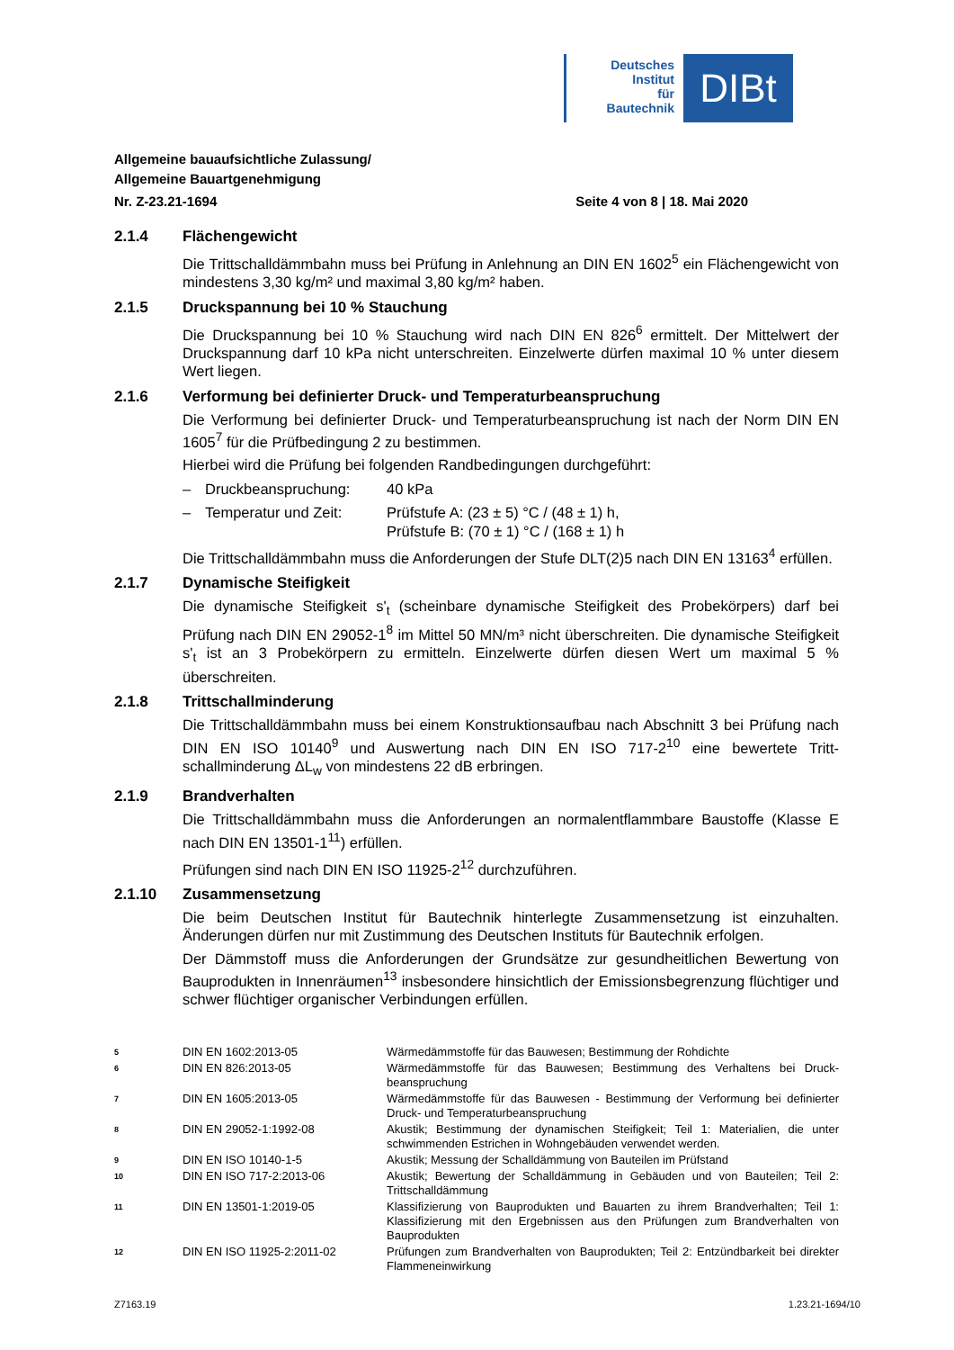Deutsches
Institut
für
Bautechnik
DIBt
Allgemeine bauaufsichtliche Zulassung/
Allgemeine Bauartgenehmigung
Nr. Z-23.21-1694 Seite 4 von 8 | 18. Mai 2020
2.1.4 Flächengewicht
Die Trittschalldämmbahn muss bei Prüfung in Anlehnung an DIN EN 1602<sup>5</sup> ein Flächenge­wicht von mindestens 3,30 kg/m² und maximal 3,80 kg/m² haben.
2.1.5 Druckspannung bei 10 % Stauchung
Die Druckspannung bei 10 % Stauchung wird nach DIN EN 826<sup>6</sup> ermittelt. Der Mittelwert der Druckspannung darf 10 kPa nicht unterschreiten. Einzelwerte dürfen maximal 10 % unter diesem Wert liegen.
2.1.6 Verformung bei definierter Druck- und Temperaturbeanspruchung
Die Verformung bei definierter Druck- und Temperaturbeanspruchung ist nach der Norm DIN EN 1605<sup>7</sup> für die Prüfbedingung 2 zu bestimmen.
Hierbei wird die Prüfung bei folgenden Randbedingungen durchgeführt:
– Druckbeanspruchung: 40 kPa
– Temperatur und Zeit: Prüfstufe A: (23 ± 5) °C / (48 ± 1) h,
Prüfstufe B: (70 ± 1) °C / (168 ± 1) h
Die Trittschalldämmbahn muss die Anforderungen der Stufe DLT(2)5 nach DIN EN 13163<sup>4</sup> erfüllen.
2.1.7 Dynamische Steifigkeit
Die dynamische Steifigkeit s'<sub>t</sub> (scheinbare dynamische Steifigkeit des Probekörpers) darf bei Prüfung nach DIN EN 29052-1<sup>8</sup> im Mittel 50 MN/m³ nicht überschreiten. Die dynamische Steifigkeit s'<sub>t</sub> ist an 3 Probekörpern zu ermitteln. Einzelwerte dürfen diesen Wert um maximal 5 % überschreiten.
2.1.8 Trittschallminderung
Die Trittschalldämmbahn muss bei einem Konstruktionsaufbau nach Abschnitt 3 bei Prüfung nach DIN EN ISO 10140<sup>9</sup> und Auswertung nach DIN EN ISO 717-2<sup>10</sup> eine bewertete Tritt­schallminderung ΔL<sub>w</sub> von mindestens 22 dB erbringen.
2.1.9 Brandverhalten
Die Trittschalldämmbahn muss die Anforderungen an normalentflammbare Baustoffe (Klasse E nach DIN EN 13501-1<sup>11</sup>) erfüllen.
Prüfungen sind nach DIN EN ISO 11925-2<sup>12</sup> durchzuführen.
2.1.10 Zusammensetzung
Die beim Deutschen Institut für Bautechnik hinterlegte Zusammensetzung ist einzuhalten. Änderungen dürfen nur mit Zustimmung des Deutschen Instituts für Bautechnik erfolgen.
Der Dämmstoff muss die Anforderungen der Grundsätze zur gesundheitlichen Bewertung von Bauprodukten in Innenräumen<sup>13</sup> insbesondere hinsichtlich der Emissionsbegrenzung flüchtiger und schwer flüchtiger organischer Verbindungen erfüllen.
5 DIN EN 1602:2013-05 Wärmedämmstoffe für das Bauwesen; Bestimmung der Rohdichte
6 DIN EN 826:2013-05 Wärmedämmstoffe für das Bauwesen; Bestimmung des Verhaltens bei Druck­beanspruchung
7 DIN EN 1605:2013-05 Wärmedämmstoffe für das Bauwesen - Bestimmung der Verformung bei defi­nierter Druck- und Temperaturbeanspruchung
8 DIN EN 29052-1:1992-08 Akustik; Bestimmung der dynamischen Steifigkeit; Teil 1: Materialien, die unter schwimmenden Estrichen in Wohngebäuden verwendet werden.
9 DIN EN ISO 10140-1-5 Akustik; Messung der Schalldämmung von Bauteilen im Prüfstand
10 DIN EN ISO 717-2:2013-06 Akustik; Bewertung der Schalldämmung in Gebäuden und von Bauteilen; Teil 2: Trittschalldämmung
11 DIN EN 13501-1:2019-05 Klassifizierung von Bauprodukten und Bauarten zu ihrem Brandverhalten; Teil 1: Klassifizierung mit den Ergebnissen aus den Prüfungen zum Brandver­halten von Bauprodukten
12 DIN EN ISO 11925-2:2011-02 Prüfungen zum Brandverhalten von Bauprodukten; Teil 2: Entzündbarkeit bei direkter Flammeneinwirkung
Z7163.19 1.23.21-1694/10